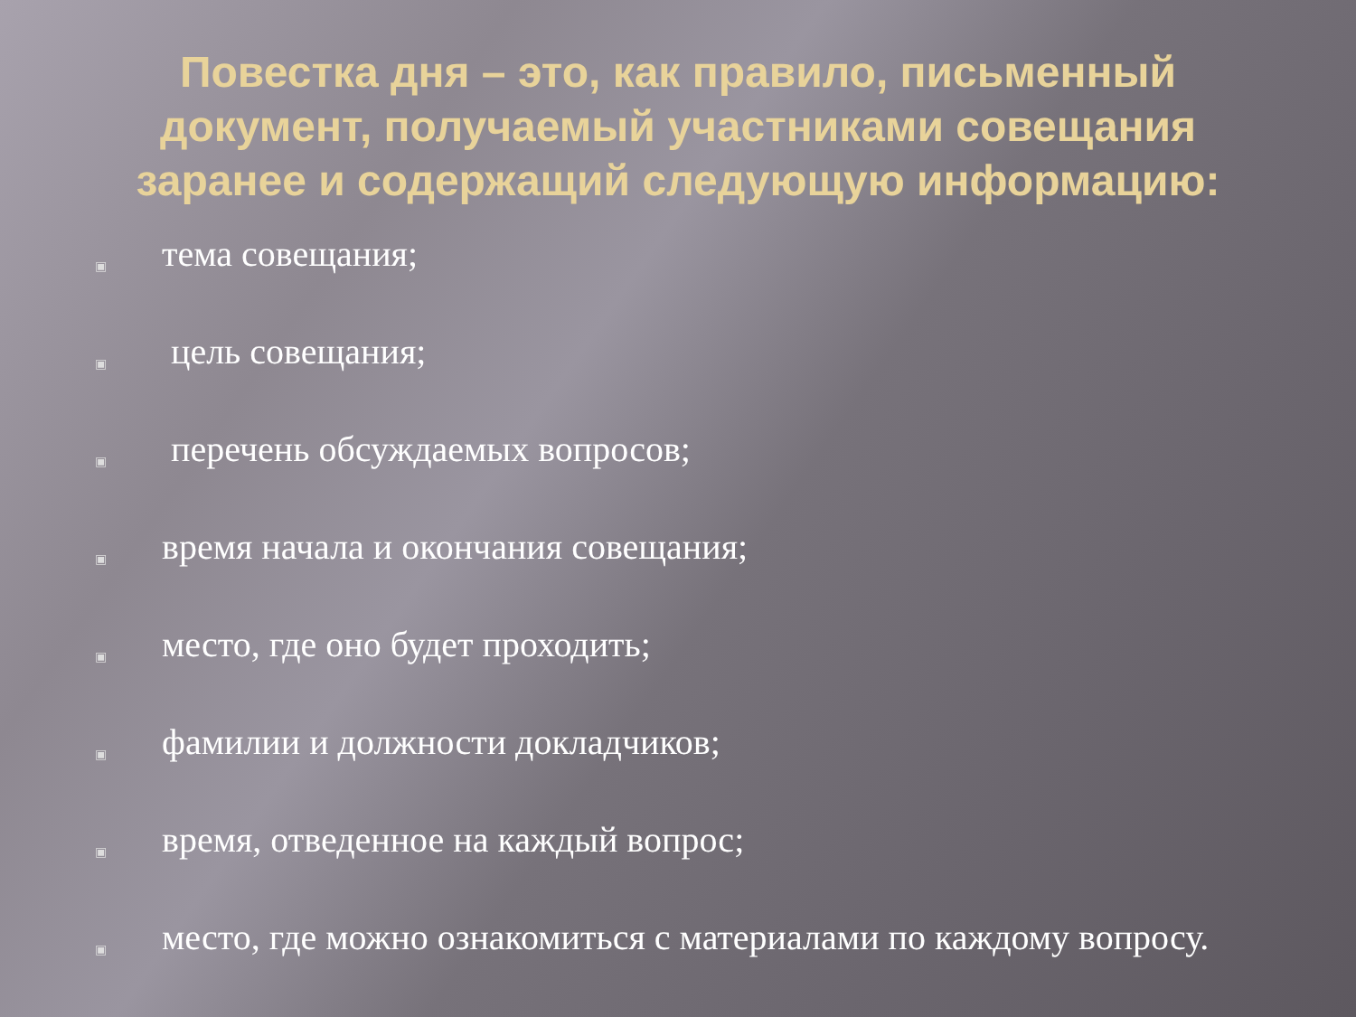Повестка дня – это, как правило, письменный документ, получаемый участниками совещания заранее и содержащий следующую информацию:
▣ тема совещания;
▣ цель совещания;
▣ перечень обсуждаемых вопросов;
▣ время начала и окончания совещания;
▣ место, где оно будет проходить;
▣ фамилии и должности докладчиков;
▣ время, отведенное на каждый вопрос;
▣ место, где можно ознакомиться с материалами по каждому вопросу.